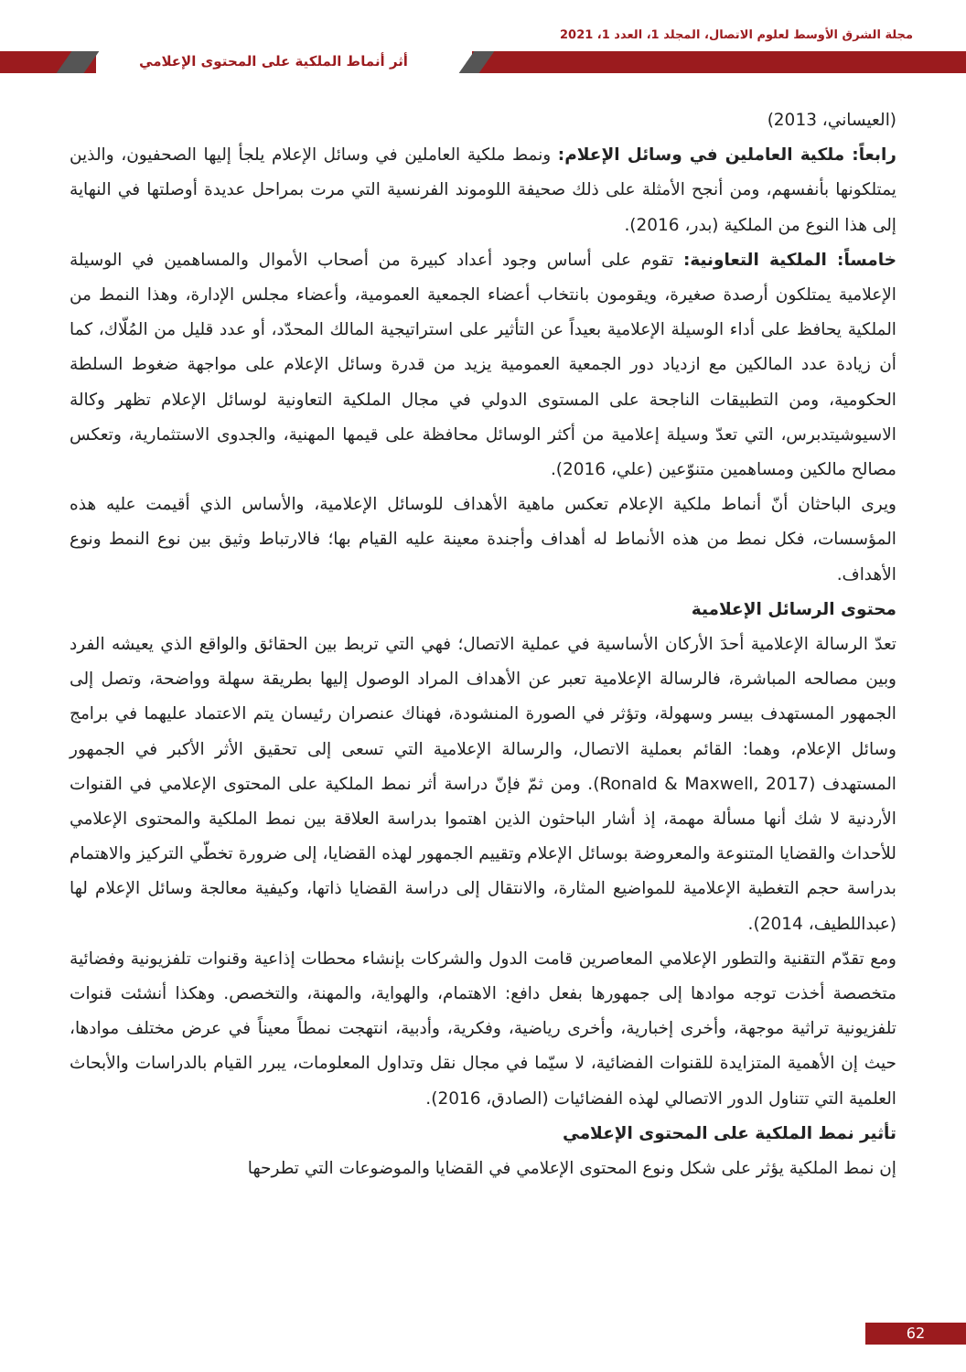مجلة الشرق الأوسط لعلوم الاتصال، المجلد 1، العدد 1، 2021
أثر أنماط الملكية على المحتوى الإعلامي
(العيساني، 2013)
رابعاً: ملكية العاملين في وسائل الإعلام: ونمط ملكية العاملين في وسائل الإعلام يلجأ إليها الصحفيون، والذين يمتلكونها بأنفسهم، ومن أنجح الأمثلة على ذلك صحيفة اللوموند الفرنسية التي مرت بمراحل عديدة أوصلتها في النهاية إلى هذا النوع من الملكية (بدر، 2016).
خامساً: الملكية التعاونية: تقوم على أساس وجود أعداد كبيرة من أصحاب الأموال والمساهمين في الوسيلة الإعلامية يمتلكون أرصدة صغيرة، ويقومون بانتخاب أعضاء الجمعية العمومية، وأعضاء مجلس الإدارة، وهذا النمط من الملكية يحافظ على أداء الوسيلة الإعلامية بعيداً عن التأثير على استراتيجية المالك المحدّد، أو عدد قليل من المُلّاك، كما أن زيادة عدد المالكين مع ازدياد دور الجمعية العمومية يزيد من قدرة وسائل الإعلام على مواجهة ضغوط السلطة الحكومية، ومن التطبيقات الناجحة على المستوى الدولي في مجال الملكية التعاونية لوسائل الإعلام تظهر وكالة الاسيوشيتدبرس، التي تعدّ وسيلة إعلامية من أكثر الوسائل محافظة على قيمها المهنية، والجدوى الاستثمارية، وتعكس مصالح مالكين ومساهمين متنوّعين (علي، 2016).
ويرى الباحثان أنّ أنماط ملكية الإعلام تعكس ماهية الأهداف للوسائل الإعلامية، والأساس الذي أقيمت عليه هذه المؤسسات، فكل نمط من هذه الأنماط له أهداف وأجندة معينة عليه القيام بها؛ فالارتباط وثيق بين نوع النمط ونوع الأهداف.
محتوى الرسائل الإعلامية
تعدّ الرسالة الإعلامية أحدَ الأركان الأساسية في عملية الاتصال؛ فهي التي تربط بين الحقائق والواقع الذي يعيشه الفرد وبين مصالحه المباشرة، فالرسالة الإعلامية تعبر عن الأهداف المراد الوصول إليها بطريقة سهلة وواضحة، وتصل إلى الجمهور المستهدف بيسر وسهولة، وتؤثر في الصورة المنشودة، فهناك عنصران رئيسان يتم الاعتماد عليهما في برامج وسائل الإعلام، وهما: القائم بعملية الاتصال، والرسالة الإعلامية التي تسعى إلى تحقيق الأثر الأكبر في الجمهور المستهدف (Ronald & Maxwell, 2017). ومن ثمّ فإنّ دراسة أثر نمط الملكية على المحتوى الإعلامي في القنوات الأردنية لا شك أنها مسألة مهمة، إذ أشار الباحثون الذين اهتموا بدراسة العلاقة بين نمط الملكية والمحتوى الإعلامي للأحداث والقضايا المتنوعة والمعروضة بوسائل الإعلام وتقييم الجمهور لهذه القضايا، إلى ضرورة تخطّي التركيز والاهتمام بدراسة حجم التغطية الإعلامية للمواضيع المثارة، والانتقال إلى دراسة القضايا ذاتها، وكيفية معالجة وسائل الإعلام لها (عبداللطيف، 2014).
ومع تقدّم التقنية والتطور الإعلامي المعاصرين قامت الدول والشركات بإنشاء محطات إذاعية وقنوات تلفزيونية وفضائية متخصصة أخذت توجه موادها إلى جمهورها بفعل دافع: الاهتمام، والهواية، والمهنة، والتخصص. وهكذا أنشئت قنوات تلفزيونية تراثية موجهة، وأخرى إخبارية، وأخرى رياضية، وفكرية، وأدبية، انتهجت نمطاً معيناً في عرض مختلف موادها، حيث إن الأهمية المتزايدة للقنوات الفضائية، لا سيّما في مجال نقل وتداول المعلومات، يبرر القيام بالدراسات والأبحاث العلمية التي تتناول الدور الاتصالي لهذه الفضائيات (الصادق، 2016).
تأثير نمط الملكية على المحتوى الإعلامي
إن نمط الملكية يؤثر على شكل ونوع المحتوى الإعلامي في القضايا والموضوعات التي تطرحها
62